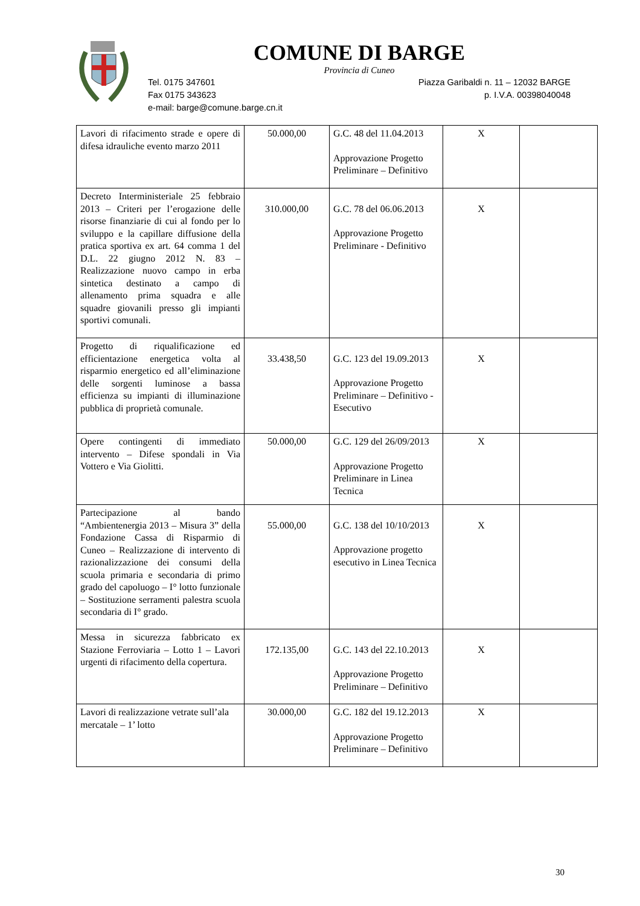COMUNE DI BARGE
Provincia di Cuneo
Tel. 0175 347601 Piazza Garibaldi n. 11 – 12032 BARGE
Fax 0175 343623 p. I.V.A. 00398040048
e-mail: barge@comune.barge.cn.it
| Lavori di rifacimento strade e opere di difesa idrauliche evento marzo 2011 | 50.000,00 | G.C. 48 del 11.04.2013 Approvazione Progetto Preliminare – Definitivo | X | |
| Decreto Interministeriale 25 febbraio 2013 – Criteri per l’erogazione delle risorse finanziarie di cui al fondo per lo sviluppo e la capillare diffusione della pratica sportiva ex art. 64 comma 1 del D.L. 22 giugno 2012 N. 83 – Realizzazione nuovo campo in erba sintetica destinato a campo di allenamento prima squadra e alle squadre giovanili presso gli impianti sportivi comunali. | 310.000,00 | G.C. 78 del 06.06.2013 Approvazione Progetto Preliminare - Definitivo | X | |
| Progetto di riqualificazione ed efficientazione energetica volta al risparmio energetico ed all’eliminazione delle sorgenti luminose a bassa efficienza su impianti di illuminazione pubblica di proprietà comunale. | 33.438,50 | G.C. 123 del 19.09.2013 Approvazione Progetto Preliminare – Definitivo - Esecutivo | X | |
| Opere contingenti di immediato intervento – Difese spondali in Via Vottero e Via Giolitti. | 50.000,00 | G.C. 129 del 26/09/2013 Approvazione Progetto Preliminare in Linea Tecnica | X | |
| Partecipazione al bando “Ambientenergia 2013 – Misura 3” della Fondazione Cassa di Risparmio di Cuneo – Realizzazione di intervento di razionalizzazione dei consumi della scuola primaria e secondaria di primo grado del capoluogo – I° lotto funzionale – Sostituzione serramenti palestra scuola secondaria di I° grado. | 55.000,00 | G.C. 138 del 10/10/2013 Approvazione progetto esecutivo in Linea Tecnica | X | |
| Messa in sicurezza fabbricato ex Stazione Ferroviaria – Lotto 1 – Lavori urgenti di rifacimento della copertura. | 172.135,00 | G.C. 143 del 22.10.2013 Approvazione Progetto Preliminare – Definitivo | X | |
| Lavori di realizzazione vetrate sull’ala mercatale – 1’ lotto | 30.000,00 | G.C. 182 del 19.12.2013 Approvazione Progetto Preliminare – Definitivo | X | |
30